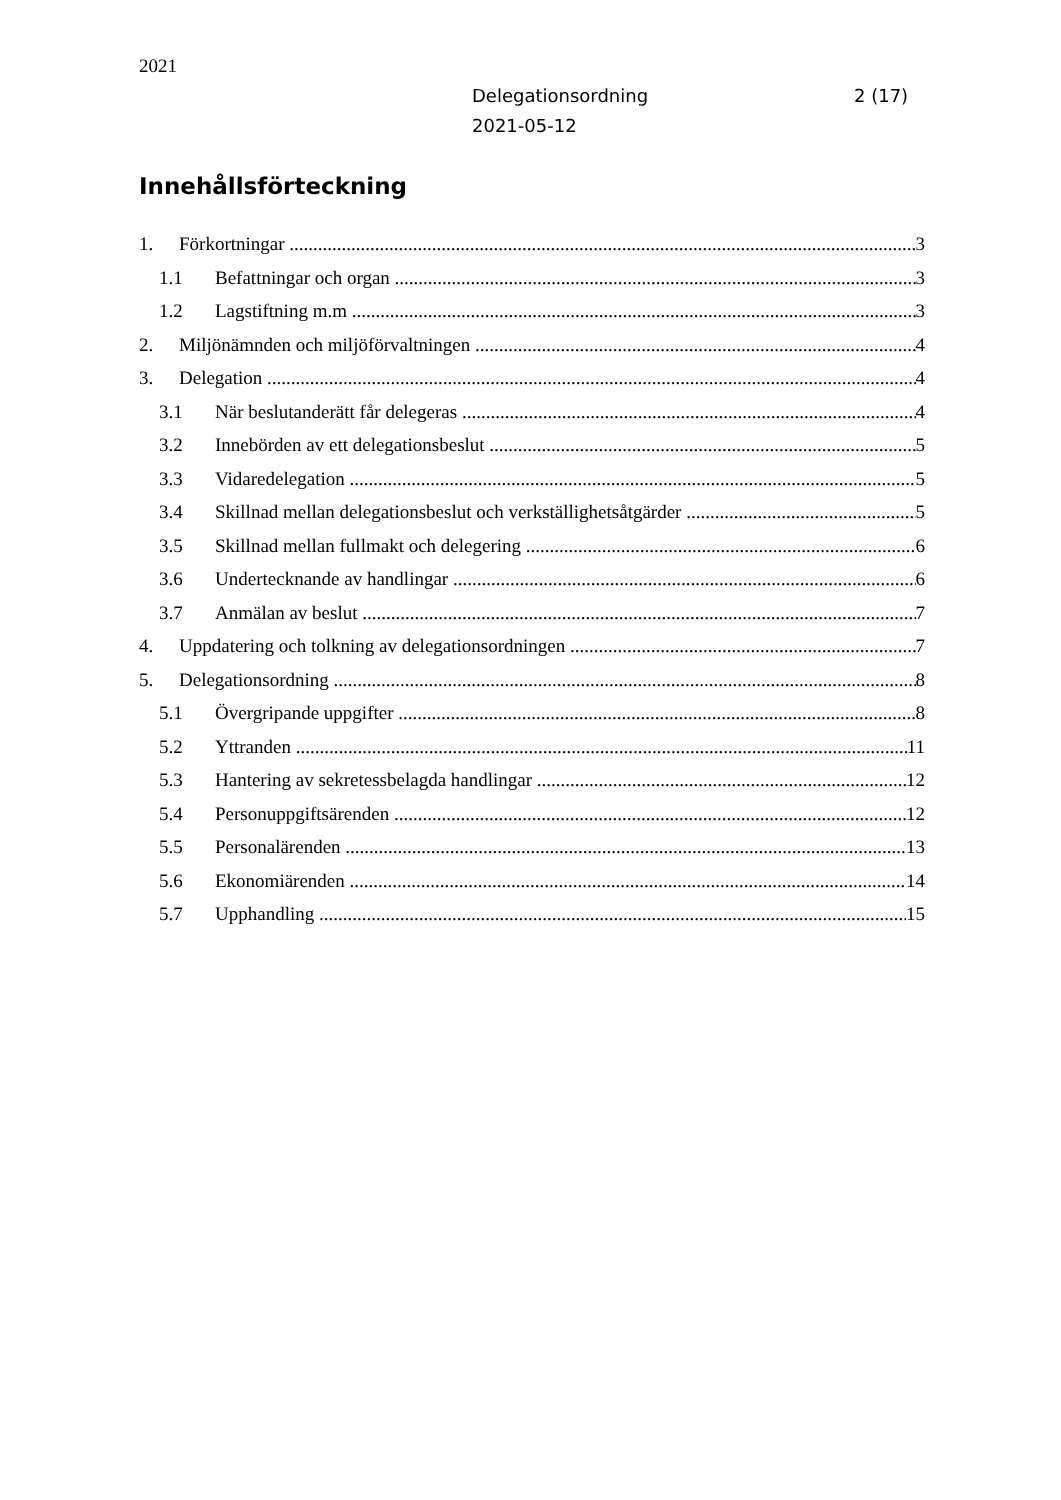2021
Delegationsordning
2021-05-12
2 (17)
Innehållsförteckning
1. Förkortningar 3
1.1 Befattningar och organ 3
1.2 Lagstiftning m.m 3
2. Miljönämnden och miljöförvaltningen 4
3. Delegation 4
3.1 När beslutanderätt får delegeras 4
3.2 Innebörden av ett delegationsbeslut 5
3.3 Vidaredelegation 5
3.4 Skillnad mellan delegationsbeslut och verkställighetsåtgärder 5
3.5 Skillnad mellan fullmakt och delegering 6
3.6 Undertecknande av handlingar 6
3.7 Anmälan av beslut 7
4. Uppdatering och tolkning av delegationsordningen 7
5. Delegationsordning 8
5.1 Övergripande uppgifter 8
5.2 Yttranden 11
5.3 Hantering av sekretessbelagda handlingar 12
5.4 Personuppgiftsärenden 12
5.5 Personalärenden 13
5.6 Ekonomiärenden 14
5.7 Upphandling 15